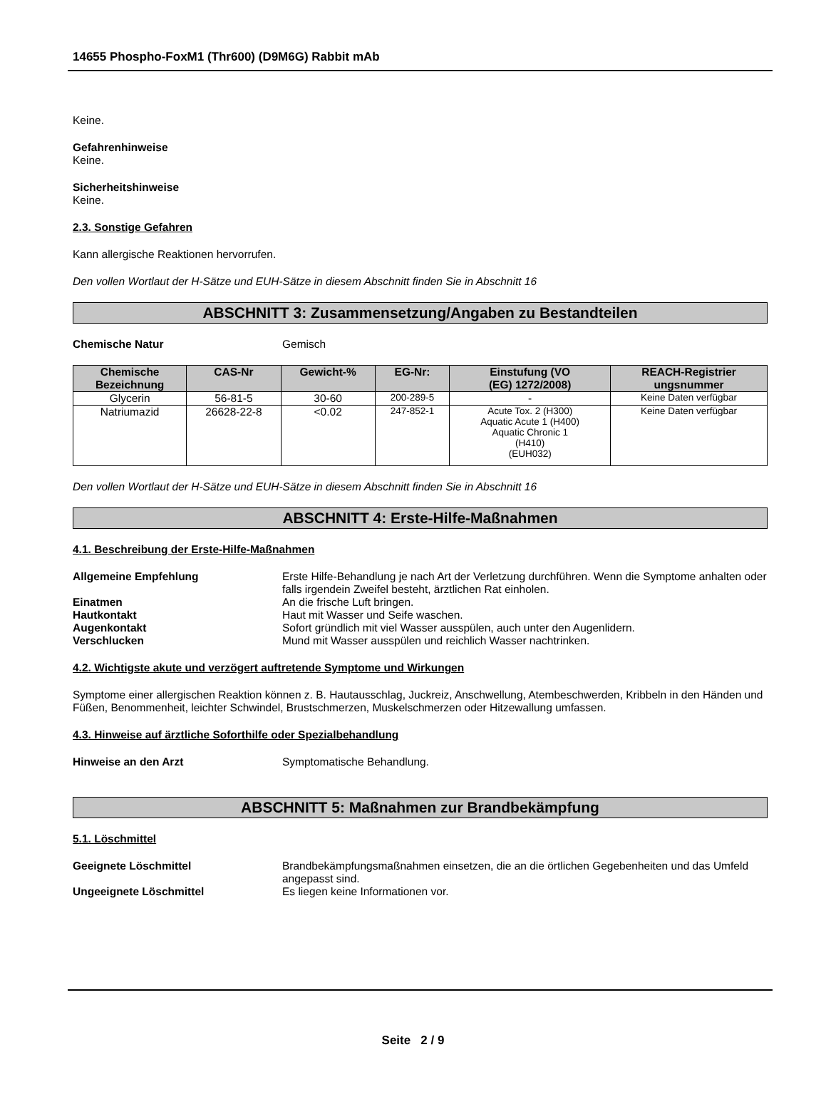14655 Phospho-FoxM1 (Thr600) (D9M6G) Rabbit mAb
Keine.
Gefahrenhinweise
Keine.
Sicherheitshinweise
Keine.
2.3. Sonstige Gefahren
Kann allergische Reaktionen hervorrufen.
Den vollen Wortlaut der H-Sätze und EUH-Sätze in diesem Abschnitt finden Sie in Abschnitt 16
ABSCHNITT 3: Zusammensetzung/Angaben zu Bestandteilen
Chemische Natur Gemisch
| Chemische Bezeichnung | CAS-Nr | Gewicht-% | EG-Nr: | Einstufung (VO (EG) 1272/2008) | REACH-Registrier ungsnummer |
| --- | --- | --- | --- | --- | --- |
| Glycerin | 56-81-5 | 30-60 | 200-289-5 | - | Keine Daten verfügbar |
| Natriumazid | 26628-22-8 | <0.02 | 247-852-1 | Acute Tox. 2 (H300) Aquatic Acute 1 (H400) Aquatic Chronic 1 (H410) (EUH032) | Keine Daten verfügbar |
Den vollen Wortlaut der H-Sätze und EUH-Sätze in diesem Abschnitt finden Sie in Abschnitt 16
ABSCHNITT 4: Erste-Hilfe-Maßnahmen
4.1. Beschreibung der Erste-Hilfe-Maßnahmen
Allgemeine Empfehlung Erste Hilfe-Behandlung je nach Art der Verletzung durchführen. Wenn die Symptome anhalten oder falls irgendein Zweifel besteht, ärztlichen Rat einholen.
Einatmen An die frische Luft bringen.
Hautkontakt Haut mit Wasser und Seife waschen.
Augenkontakt Sofort gründlich mit viel Wasser ausspülen, auch unter den Augenlidern.
Verschlucken Mund mit Wasser ausspülen und reichlich Wasser nachtrinken.
4.2. Wichtigste akute und verzögert auftretende Symptome und Wirkungen
Symptome einer allergischen Reaktion können z. B. Hautausschlag, Juckreiz, Anschwellung, Atembeschwerden, Kribbeln in den Händen und Füßen, Benommenheit, leichter Schwindel, Brustschmerzen, Muskelschmerzen oder Hitzewallung umfassen.
4.3. Hinweise auf ärztliche Soforthilfe oder Spezialbehandlung
Hinweise an den Arzt Symptomatische Behandlung.
ABSCHNITT 5: Maßnahmen zur Brandbekämpfung
5.1. Löschmittel
Geeignete Löschmittel Brandbekämpfungsmaßnahmen einsetzen, die an die örtlichen Gegebenheiten und das Umfeld angepasst sind.
Ungeeignete Löschmittel Es liegen keine Informationen vor.
Seite 2 / 9